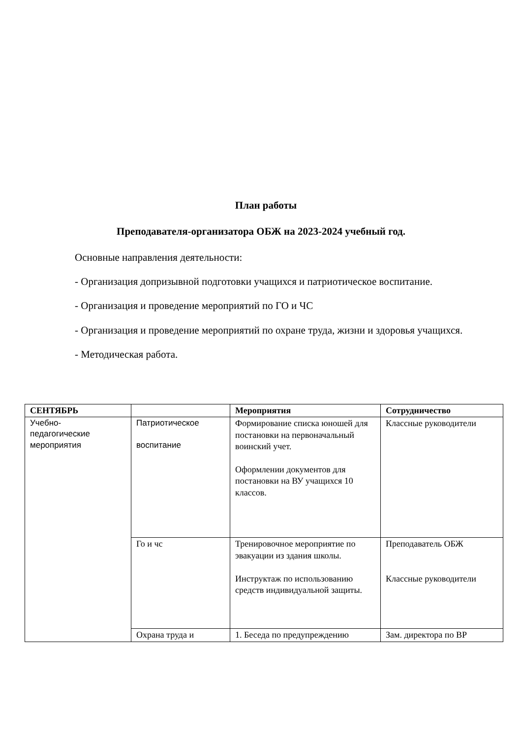План работы
Преподавателя-организатора ОБЖ на 2023-2024 учебный год.
Основные направления деятельности:
- Организация допризывной подготовки учащихся и патриотическое воспитание.
- Организация и проведение мероприятий по ГО и ЧС
- Организация и проведение мероприятий по охране труда, жизни и здоровья учащихся.
- Методическая работа.
| СЕНТЯБРЬ | | Мероприятия | Сотрудничество |
| --- | --- | --- | --- |
| Учебно- педагогические мероприятия | Патриотическое воспитание | Формирование списка юношей для постановки на первоначальный воинский учет. Оформлении документов для постановки на ВУ учащихся 10 классов. | Классные руководители |
| | Го и чс | Тренировочное мероприятие по эвакуации из здания школы. Инструктаж по использованию средств индивидуальной защиты. | Преподаватель ОБЖ Классные руководители |
| | Охрана труда и | 1. Беседа по предупреждению | Зам. директора по ВР |